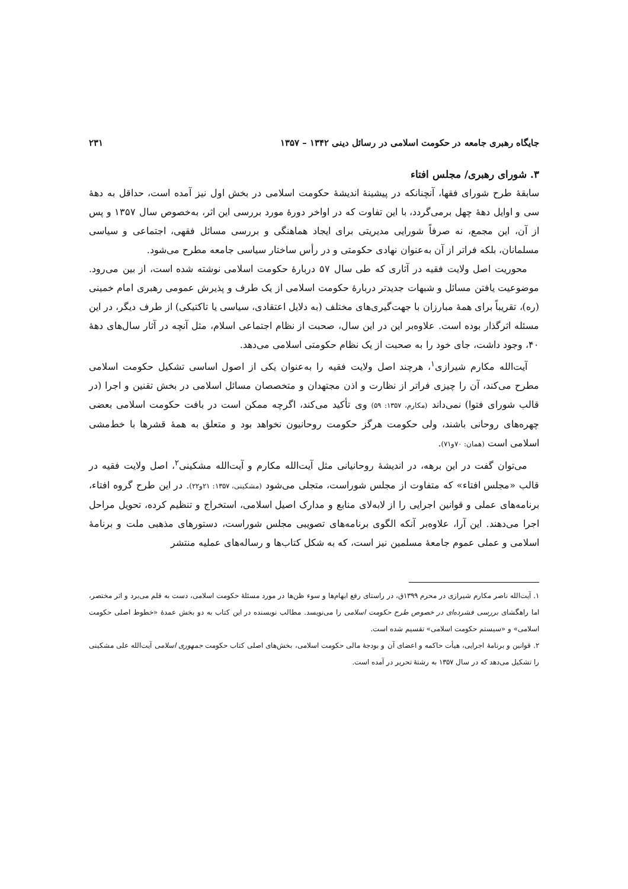جایگاه رهبری جامعه در حکومت اسلامی در رسائل دینی ۱۳۴۲ – ۱۳۵۷ ۲۳۱
۳. شورای رهبری/ مجلس افتاء
سابقهٔ طرح شورای فقها، آنچنانکه در پیشینهٔ اندیشهٔ حکومت اسلامی در بخش اول نیز آمده است، حداقل به دههٔ سی و اوایل دههٔ چهل برمی‌گردد، با این تفاوت که در اواخر دورهٔ مورد بررسی این اثر، به‌خصوص سال ۱۳۵۷ و پس از آن، این مجمع، نه صرفاً شورایی مدیریتی برای ایجاد هماهنگی و بررسی مسائل فقهی، اجتماعی و سیاسی مسلمانان، بلکه فراتر از آن به‌عنوان نهادی حکومتی و در رأس ساختار سیاسی جامعه مطرح می‌شود.
محوریت اصل ولایت فقیه در آثاری که طی سال ۵۷ دربارهٔ حکومت اسلامی نوشته شده است، از بین می‌رود. موضوعیت یافتن مسائل و شبهات جدیدتر دربارهٔ حکومت اسلامی از یک طرف و پذیرش عمومی رهبری امام خمینی (ره)، تقریباً برای همهٔ مبارزان با جهت‌گیری‌های مختلف (به دلایل اعتقادی، سیاسی یا تاکتیکی) از طرف دیگر، در این مسئله اثرگذار بوده است. علاوه‌بر این در این سال، صحبت از نظام اجتماعی اسلام، مثل آنچه در آثار سال‌های دههٔ ۴۰، وجود داشت، جای خود را به صحبت از یک نظام حکومتی اسلامی می‌دهد.
آیت‌الله مکارم شیرازی<sup>۱</sup>، هرچند اصل ولایت فقیه را به‌عنوان یکی از اصول اساسی تشکیل حکومت اسلامی مطرح می‌کند، آن را چیزی فراتر از نظارت و اذن مجتهدان و متخصصان مسائل اسلامی در بخش تقنین و اجرا (در قالب شورای فتوا) نمی‌داند (مکارم، ۱۳۵۷: ۵۹) وی تأکید می‌کند، اگرچه ممکن است در بافت حکومت اسلامی بعضی چهره‌های روحانی باشند، ولی حکومت هرگز حکومت روحانیون نخواهد بود و متعلق به همهٔ قشرها با خط‌مشی اسلامی است (همان: ۷۰و۷۱).
می‌توان گفت در این برهه، در اندیشهٔ روحانیانی مثل آیت‌الله مکارم و آیت‌الله مشکینی<sup>۲</sup>، اصل ولایت فقیه در قالب «مجلس افتاء» که متفاوت از مجلس شوراست، متجلی می‌شود (مشکینی، ۱۳۵۷: ۲۱و۲۲). در این طرح گروه افتاء، برنامه‌های عملی و قوانین اجرایی را از لابه‌لای منابع و مدارک اصیل اسلامی، استخراج و تنظیم کرده، تحویل مراحل اجرا می‌دهند. این آرا، علاوه‌بر آنکه الگوی برنامه‌های تصویبی مجلس شوراست، دستورهای مذهبی ملت و برنامهٔ اسلامی و عملی عموم جامعهٔ مسلمین نیز است، که به شکل کتاب‌ها و رساله‌های عملیه منتشر
۱. آیت‌الله ناصر مکارم شیرازی در محرم ۱۳۹۹ق، در راستای رفع ابهام‌ها و سوء ظن‌ها در مورد مسئلهٔ حکومت اسلامی، دست به قلم می‌برد و اثر مختصر، اما راهگشای بررسی فشرده‌ای در خصوص طرح حکومت اسلامی را می‌نویسد. مطالب نویسنده در این کتاب به دو بخش عمدهٔ «خطوط اصلی حکومت اسلامی» و «سیستم حکومت اسلامی» تقسیم شده است.
۲. قوانین و برنامهٔ اجرایی، هیأت حاکمه و اعضای آن و بودجهٔ مالی حکومت اسلامی، بخش‌های اصلی کتاب حکومت جمهوری اسلامی آیت‌الله علی مشکینی را تشکیل می‌دهد که در سال ۱۳۵۷ به رشتهٔ تحریر در آمده است.